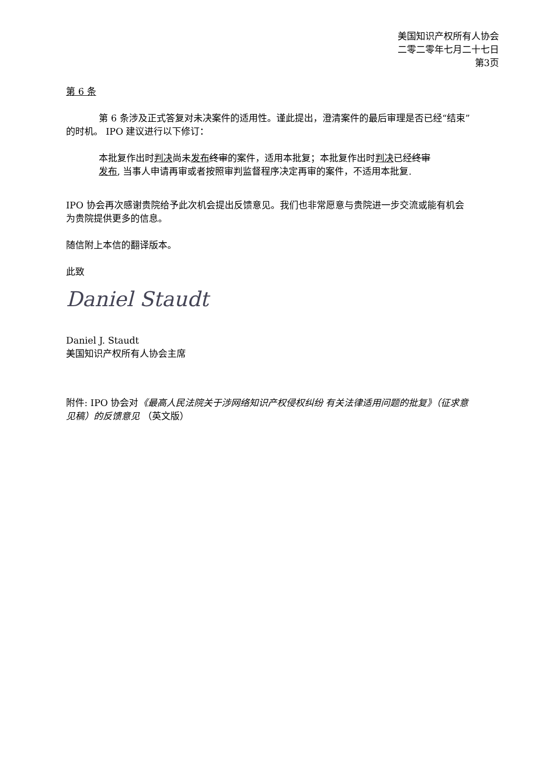美国知识产权所有人协会
二零二零年七月二十七日
第3页
第 6 条
第 6 条涉及正式答复对未决案件的适用性。谨此提出，澄清案件的最后审理是否已经“结束”的时机。 IPO 建议进行以下修订：
本批复作出时判决尚未发布 终审的案件，适用本批复；本批复作出时判决已经终审发布, 当事人申请再审或者按照审判监督程序决定再审的案件，不适用本批复.
IPO 协会再次感谢贵院给予此次机会提出反馈意见。我们也非常愿意与贵院进一步交流或能有机会为贵院提供更多的信息。
随信附上本信的翻译版本。
此致
Daniel Staudt
Daniel J. Staudt
美国知识产权所有人协会主席
附件: IPO 协会对《最高人民法院关于涉网络知识产权侵权纠纷 有关法律适用问题的批复》（征求意见稿）的反馈意见 （英文版）